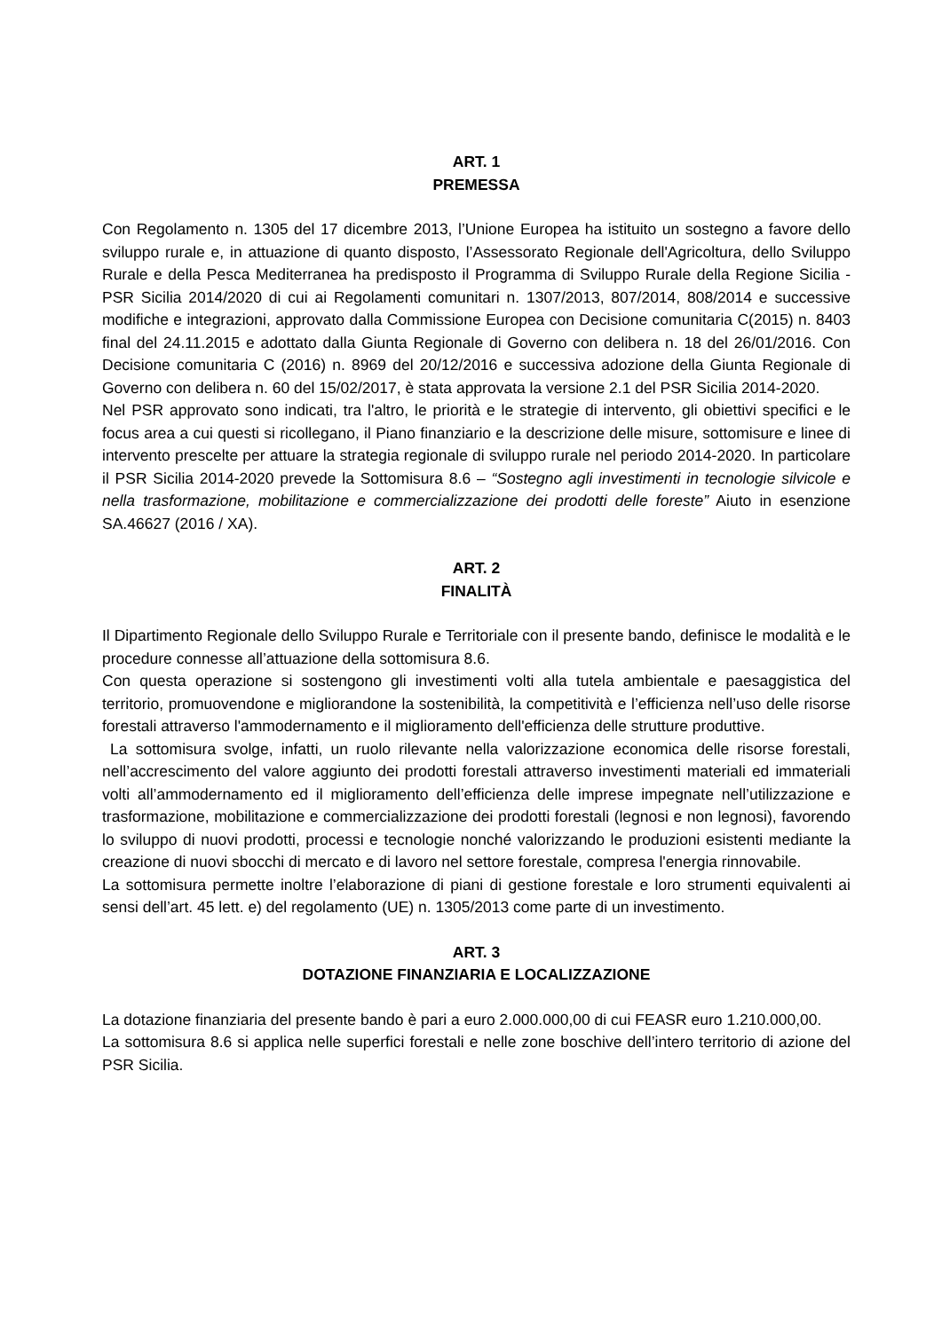ART. 1
PREMESSA
Con Regolamento n. 1305 del 17 dicembre 2013, l’Unione Europea ha istituito un sostegno a favore dello sviluppo rurale e, in attuazione di quanto disposto, l’Assessorato Regionale dell'Agricoltura, dello Sviluppo Rurale e della Pesca Mediterranea ha predisposto il Programma di Sviluppo Rurale della Regione Sicilia - PSR Sicilia 2014/2020 di cui ai Regolamenti comunitari n. 1307/2013, 807/2014, 808/2014 e successive modifiche e integrazioni, approvato dalla Commissione Europea con Decisione comunitaria C(2015) n. 8403 final del 24.11.2015 e adottato dalla Giunta Regionale di Governo con delibera n. 18 del 26/01/2016. Con Decisione comunitaria C (2016) n. 8969 del 20/12/2016 e successiva adozione della Giunta Regionale di Governo con delibera n. 60 del 15/02/2017, è stata approvata la versione 2.1 del PSR Sicilia 2014-2020.
Nel PSR approvato sono indicati, tra l'altro, le priorità e le strategie di intervento, gli obiettivi specifici e le focus area a cui questi si ricollegano, il Piano finanziario e la descrizione delle misure, sottomisure e linee di intervento prescelte per attuare la strategia regionale di sviluppo rurale nel periodo 2014-2020. In particolare il PSR Sicilia 2014-2020 prevede la Sottomisura 8.6 – “Sostegno agli investimenti in tecnologie silvicole e nella trasformazione, mobilitazione e commercializzazione dei prodotti delle foreste” Aiuto in esenzione SA.46627 (2016 / XA).
ART. 2
FINALITÀ
Il Dipartimento Regionale dello Sviluppo Rurale e Territoriale con il presente bando, definisce le modalità e le procedure connesse all’attuazione della sottomisura 8.6.
Con questa operazione si sostengono gli investimenti volti alla tutela ambientale e paesaggistica del territorio, promuovendone e migliorandone la sostenibilità, la competitività e l’efficienza nell’uso delle risorse forestali attraverso l'ammodernamento e il miglioramento dell'efficienza delle strutture produttive.
La sottomisura svolge, infatti, un ruolo rilevante nella valorizzazione economica delle risorse forestali, nell’accrescimento del valore aggiunto dei prodotti forestali attraverso investimenti materiali ed immateriali volti all’ammodernamento ed il miglioramento dell’efficienza delle imprese impegnate nell’utilizzazione e trasformazione, mobilitazione e commercializzazione dei prodotti forestali (legnosi e non legnosi), favorendo lo sviluppo di nuovi prodotti, processi e tecnologie nonché valorizzando le produzioni esistenti mediante la creazione di nuovi sbocchi di mercato e di lavoro nel settore forestale, compresa l'energia rinnovabile.
La sottomisura permette inoltre l’elaborazione di piani di gestione forestale e loro strumenti equivalenti ai sensi dell’art. 45 lett. e) del regolamento (UE) n. 1305/2013 come parte di un investimento.
ART. 3
DOTAZIONE FINANZIARIA E LOCALIZZAZIONE
La dotazione finanziaria del presente bando è pari a euro 2.000.000,00 di cui FEASR euro 1.210.000,00.
La sottomisura 8.6 si applica nelle superfici forestali e nelle zone boschive dell’intero territorio di azione del PSR Sicilia.